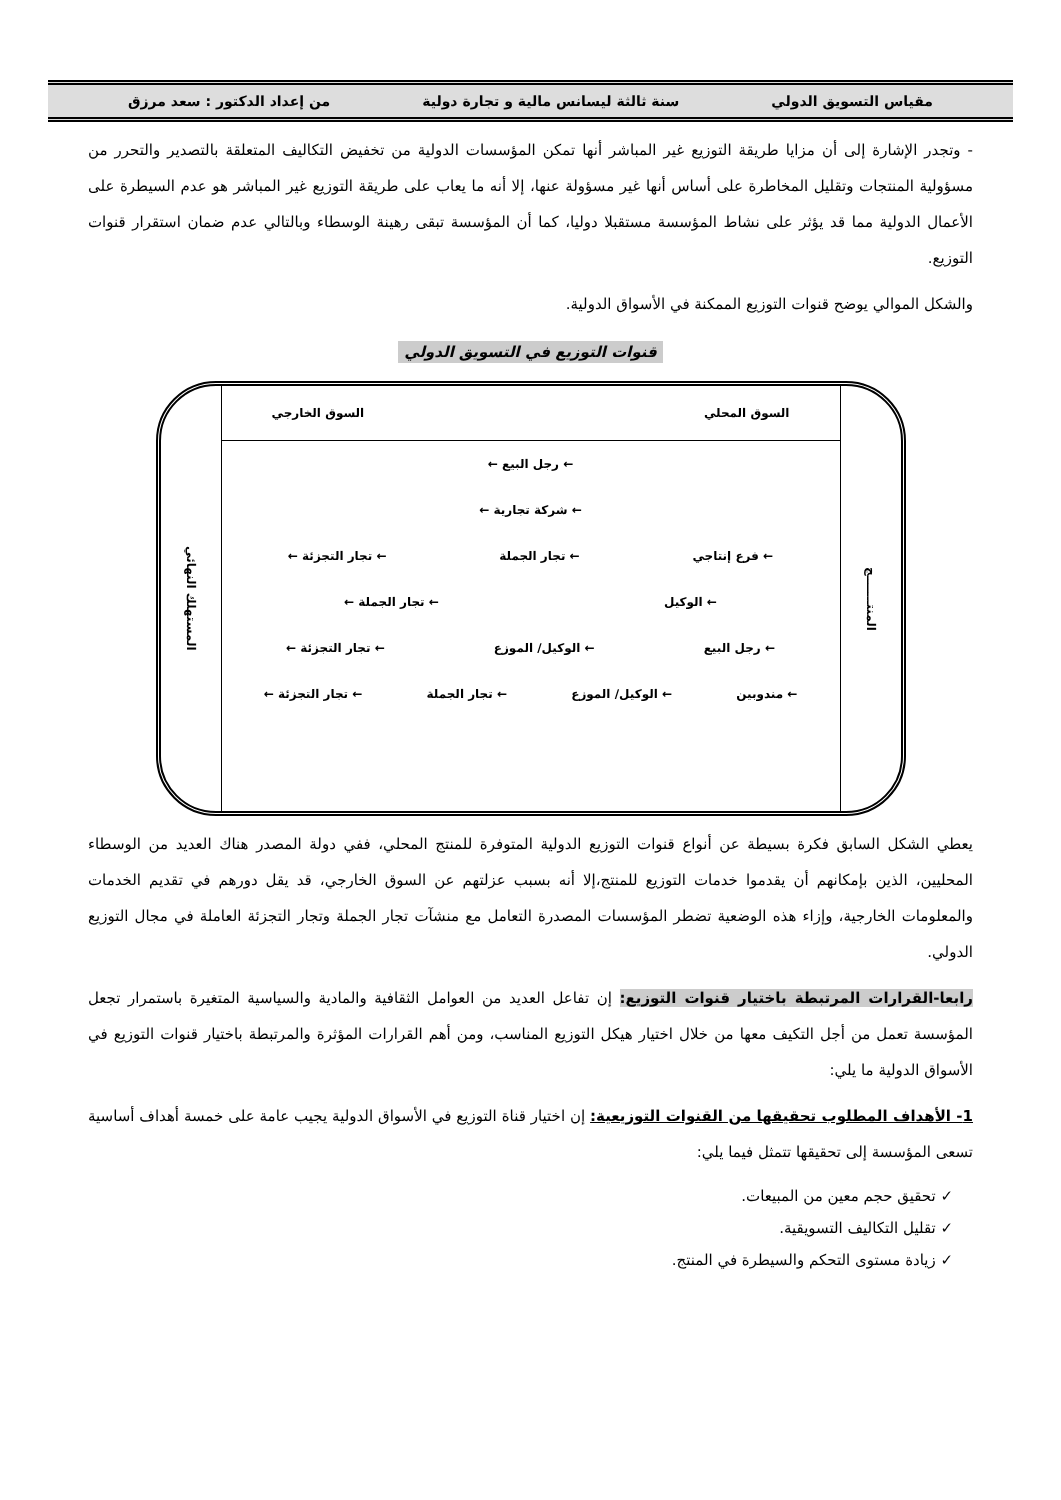مقياس التسويق الدولي سنة ثالثة ليسانس مالية و تجارة دولية من إعداد الدكتور : سعد مرزق
- وتجدر الإشارة إلى أن مزايا طريقة التوزيع غير المباشر أنها تمكن المؤسسات الدولية من تخفيض التكاليف المتعلقة بالتصدير والتحرر من مسؤولية المنتجات وتقليل المخاطرة على أساس أنها غير مسؤولة عنها، إلا أنه ما يعاب على طريقة التوزيع غير المباشر هو عدم السيطرة على الأعمال الدولية مما قد يؤثر على نشاط المؤسسة مستقبلا دوليا، كما أن المؤسسة تبقى رهينة الوسطاء وبالتالي عدم ضمان استقرار قنوات التوزيع.
والشكل الموالي يوضح قنوات التوزيع الممكنة في الأسواق الدولية.
قنوات التوزيع في التسويق الدولي
المنتـــــــج
السوق المحلي السوق الخارجي
← رجل البيع ←
← شركة تجارية ←
← فرع إنتاجي ← تجار الجملة ← تجار التجزئة ←
← الوكيل ← تجار الجملة ←
← رجل البيع ← الوكيل/ الموزع ← تجار التجزئة ←
← مندوبين ← الوكيل/ الموزع ← تجار الجملة ← تجار التجزئة ←
المستهلك النهائي
يعطي الشكل السابق فكرة بسيطة عن أنواع قنوات التوزيع الدولية المتوفرة للمنتج المحلي، ففي دولة المصدر هناك العديد من الوسطاء المحليين، الذين بإمكانهم أن يقدموا خدمات التوزيع للمنتج،إلا أنه بسبب عزلتهم عن السوق الخارجي، قد يقل دورهم في تقديم الخدمات والمعلومات الخارجية، وإزاء هذه الوضعية تضطر المؤسسات المصدرة التعامل مع منشآت تجار الجملة وتجار التجزئة العاملة في مجال التوزيع الدولي.
رابعا-القرارات المرتبطة باختيار قنوات التوزيع: إن تفاعل العديد من العوامل الثقافية والمادية والسياسية المتغيرة باستمرار تجعل المؤسسة تعمل من أجل التكيف معها من خلال اختيار هيكل التوزيع المناسب، ومن أهم القرارات المؤثرة والمرتبطة باختيار قنوات التوزيع في الأسواق الدولية ما يلي:
1- الأهداف المطلوب تحقيقها من القنوات التوزيعية: إن اختيار قناة التوزيع في الأسواق الدولية يجيب عامة على خمسة أهداف أساسية تسعى المؤسسة إلى تحقيقها تتمثل فيما يلي:
✓ تحقيق حجم معين من المبيعات.
✓ تقليل التكاليف التسويقية.
✓ زيادة مستوى التحكم والسيطرة في المنتج.